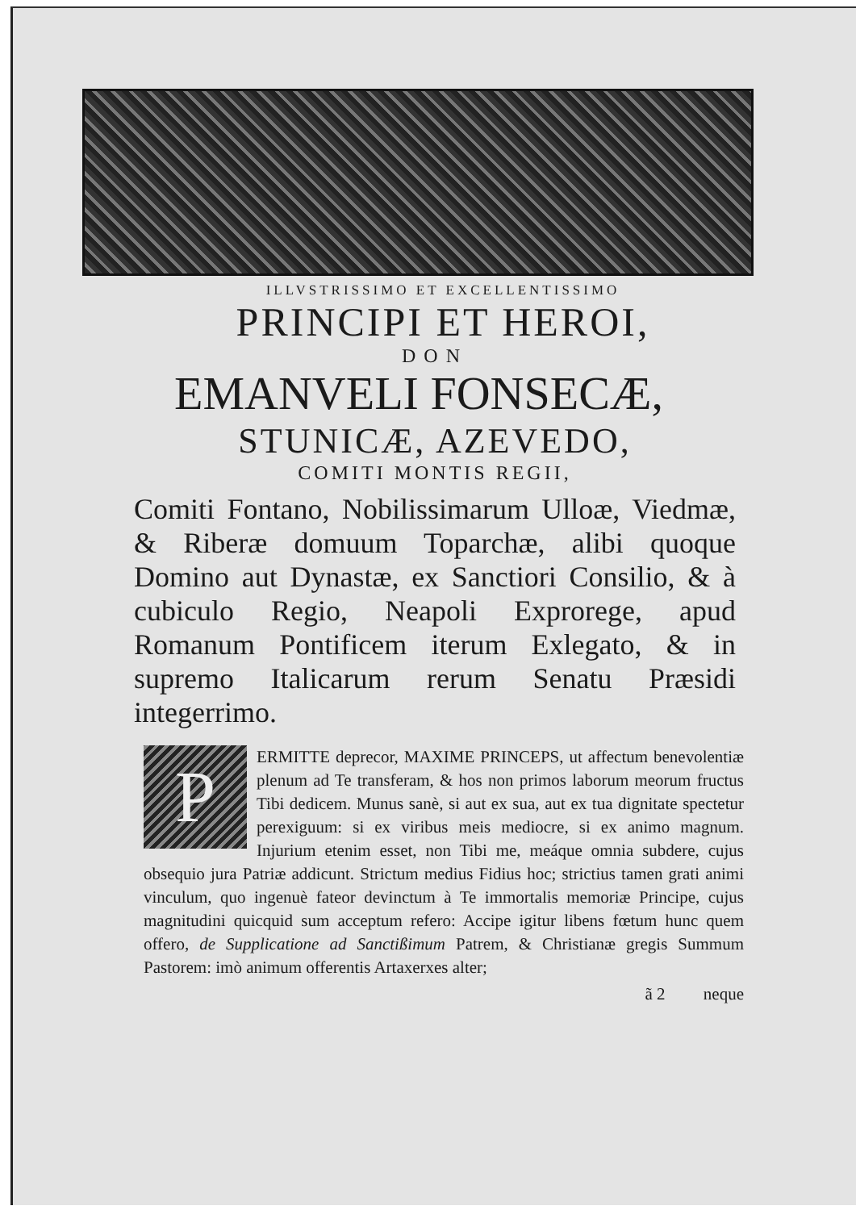ILLVSTRISSIMO ET EXCELLENTISSIMO
PRINCIPI ET HEROI,
DON
EMANVELI FONSECÆ,
STUNICÆ, AZEVEDO,
COMITI MONTIS REGII,
Comiti Fontano, Nobilissimarum Ulloæ, Viedmæ, & Riberæ domuum Toparchæ, alibi quoque Domino aut Dynastæ, ex Sanctiori Consilio, & à cubiculo Regio, Neapoli Exprorege, apud Romanum Pontificem iterum Exlegato, & in supremo Italicarum rerum Senatu Præsidi integerrimo.
P
ERMITTE deprecor, MAXIME PRINCEPS, ut affectum benevolentiæ plenum ad Te transferam, & hos non primos laborum meorum fructus Tibi dedicem. Munus sanè, si aut ex sua, aut ex tua dignitate spectetur perexiguum: si ex viribus meis mediocre, si ex animo magnum. Injurium etenim esset, non Tibi me, meáque omnia subdere, cujus obsequio jura Patriæ addicunt. Strictum medius Fidius hoc; strictius tamen grati animi vinculum, quo ingenuè fateor devinctum à Te immortalis memoriæ Principe, cujus magnitudini quicquid sum acceptum refero: Accipe igitur libens fœtum hunc quem offero, de Supplicatione ad Sanctißimum Patrem, & Christianæ gregis Summum Pastorem: imò animum offerentis Artaxerxes alter;
ã 2 neque